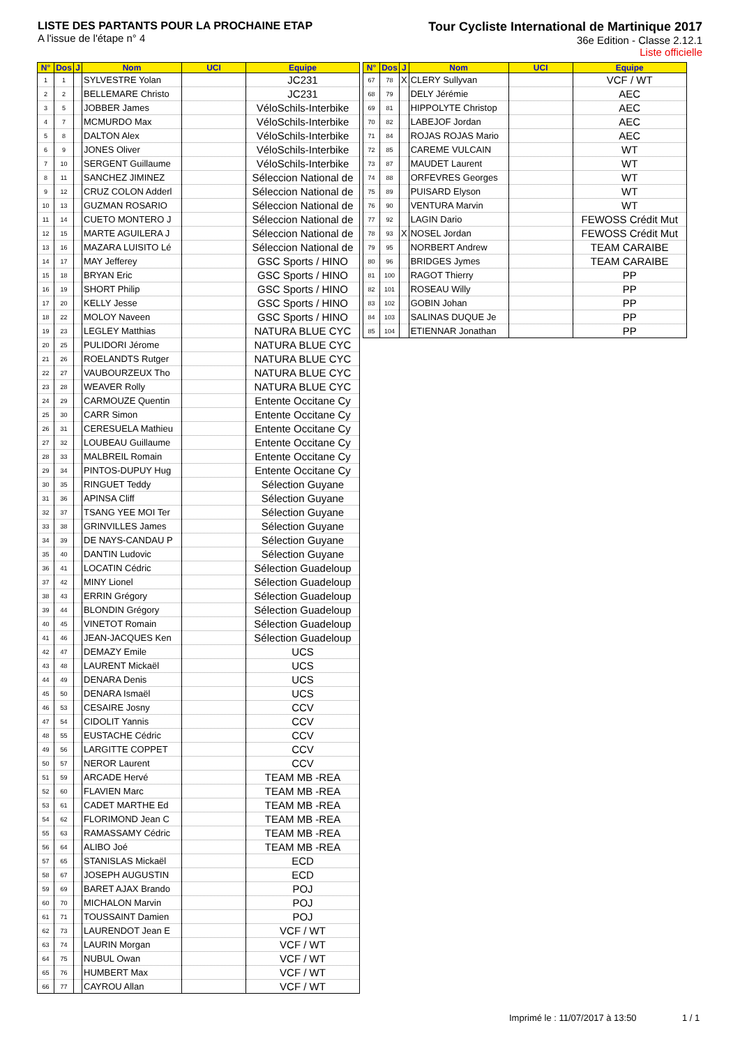LISTE DES PARTANTS POUR LA PROCHAINE ETAP
A l'issue de l'étape n° 4
Tour Cycliste International de Martinique 2017
36e Edition - Classe 2.12.1
Liste officielle
| N° | Dos | J | Nom | UCI | Equipe |
| --- | --- | --- | --- | --- | --- |
| 1 | 1 | | SYLVESTRE Yolan | | JC231 |
| 2 | 2 | | BELLEMARE Christo | | JC231 |
| 3 | 5 | | JOBBER James | | VéloSchils-Interbike |
| 4 | 7 | | MCMURDO Max | | VéloSchils-Interbike |
| 5 | 8 | | DALTON Alex | | VéloSchils-Interbike |
| 6 | 9 | | JONES Oliver | | VéloSchils-Interbike |
| 7 | 10 | | SERGENT Guillaume | | VéloSchils-Interbike |
| 8 | 11 | | SANCHEZ JIMINEZ | | Séleccion National de |
| 9 | 12 | | CRUZ COLON Adderl | | Séleccion National de |
| 10 | 13 | | GUZMAN ROSARIO | | Séleccion National de |
| 11 | 14 | | CUETO MONTERO J | | Séleccion National de |
| 12 | 15 | | MARTE AGUILERA J | | Séleccion National de |
| 13 | 16 | | MAZARA LUISITO Lé | | Séleccion National de |
| 14 | 17 | | MAY Jefferey | | GSC Sports / HINO |
| 15 | 18 | | BRYAN Eric | | GSC Sports / HINO |
| 16 | 19 | | SHORT Philip | | GSC Sports / HINO |
| 17 | 20 | | KELLY Jesse | | GSC Sports / HINO |
| 18 | 22 | | MOLOY Naveen | | GSC Sports / HINO |
| 19 | 23 | | LEGLEY Matthias | | NATURA BLUE CYC |
| 20 | 25 | | PULIDORI Jérome | | NATURA BLUE CYC |
| 21 | 26 | | ROELANDTS Rutger | | NATURA BLUE CYC |
| 22 | 27 | | VAUBOURZEUX Tho | | NATURA BLUE CYC |
| 23 | 28 | | WEAVER Rolly | | NATURA BLUE CYC |
| 24 | 29 | | CARMOUZE Quentin | | Entente Occitane Cy |
| 25 | 30 | | CARR Simon | | Entente Occitane Cy |
| 26 | 31 | | CERESUELA Mathieu | | Entente Occitane Cy |
| 27 | 32 | | LOUBEAU Guillaume | | Entente Occitane Cy |
| 28 | 33 | | MALBREIL Romain | | Entente Occitane Cy |
| 29 | 34 | | PINTOS-DUPUY Hug | | Entente Occitane Cy |
| 30 | 35 | | RINGUET Teddy | | Sélection Guyane |
| 31 | 36 | | APINSA Cliff | | Sélection Guyane |
| 32 | 37 | | TSANG YEE MOI Ter | | Sélection Guyane |
| 33 | 38 | | GRINVILLES James | | Sélection Guyane |
| 34 | 39 | | DE NAYS-CANDAU P | | Sélection Guyane |
| 35 | 40 | | DANTIN Ludovic | | Sélection Guyane |
| 36 | 41 | | LOCATIN Cédric | | Sélection Guadeloup |
| 37 | 42 | | MINY Lionel | | Sélection Guadeloup |
| 38 | 43 | | ERRIN Grégory | | Sélection Guadeloup |
| 39 | 44 | | BLONDIN Grégory | | Sélection Guadeloup |
| 40 | 45 | | VINETOT Romain | | Sélection Guadeloup |
| 41 | 46 | | JEAN-JACQUES Ken | | Sélection Guadeloup |
| 42 | 47 | | DEMAZY Emile | | UCS |
| 43 | 48 | | LAURENT Mickaël | | UCS |
| 44 | 49 | | DENARA Denis | | UCS |
| 45 | 50 | | DENARA Ismaël | | UCS |
| 46 | 53 | | CESAIRE Josny | | CCV |
| 47 | 54 | | CIDOLIT Yannis | | CCV |
| 48 | 55 | | EUSTACHE Cédric | | CCV |
| 49 | 56 | | LARGITTE COPPET | | CCV |
| 50 | 57 | | NEROR Laurent | | CCV |
| 51 | 59 | | ARCADE Hervé | | TEAM MB -REA |
| 52 | 60 | | FLAVIEN Marc | | TEAM MB -REA |
| 53 | 61 | | CADET MARTHE Ed | | TEAM MB -REA |
| 54 | 62 | | FLORIMOND Jean C | | TEAM MB -REA |
| 55 | 63 | | RAMASSAMY Cédric | | TEAM MB -REA |
| 56 | 64 | | ALIBO Joé | | TEAM MB -REA |
| 57 | 65 | | STANISLAS Mickaël | | ECD |
| 58 | 67 | | JOSEPH AUGUSTIN | | ECD |
| 59 | 69 | | BARET AJAX Brando | | POJ |
| 60 | 70 | | MICHALON Marvin | | POJ |
| 61 | 71 | | TOUSSAINT Damien | | POJ |
| 62 | 73 | | LAURENDOT Jean E | | VCF / WT |
| 63 | 74 | | LAURIN Morgan | | VCF / WT |
| 64 | 75 | | NUBUL Owan | | VCF / WT |
| 65 | 76 | | HUMBERT Max | | VCF / WT |
| 66 | 77 | | CAYROU Allan | | VCF / WT |
| N° | Dos | J | Nom | UCI | Equipe |
| --- | --- | --- | --- | --- | --- |
| 67 | 78 | X | CLERY Sullyvan | | VCF / WT |
| 68 | 79 | | DELY Jérémie | | AEC |
| 69 | 81 | | HIPPOLYTE Christop | | AEC |
| 70 | 82 | | LABEJOF Jordan | | AEC |
| 71 | 84 | | ROJAS ROJAS Mario | | AEC |
| 72 | 85 | | CAREME VULCAIN | | WT |
| 73 | 87 | | MAUDET Laurent | | WT |
| 74 | 88 | | ORFEVRES Georges | | WT |
| 75 | 89 | | PUISARD Elyson | | WT |
| 76 | 90 | | VENTURA Marvin | | WT |
| 77 | 92 | | LAGIN Dario | | FEWOSS Crédit Mut |
| 78 | 93 | X | NOSEL Jordan | | FEWOSS Crédit Mut |
| 79 | 95 | | NORBERT Andrew | | TEAM CARAIBE |
| 80 | 96 | | BRIDGES Jymes | | TEAM CARAIBE |
| 81 | 100 | | RAGOT Thierry | | PP |
| 82 | 101 | | ROSEAU Willy | | PP |
| 83 | 102 | | GOBIN Johan | | PP |
| 84 | 103 | | SALINAS DUQUE Je | | PP |
| 85 | 104 | | ETIENNAR Jonathan | | PP |
Imprimé le : 11/07/2017 à 13:50
1 / 1